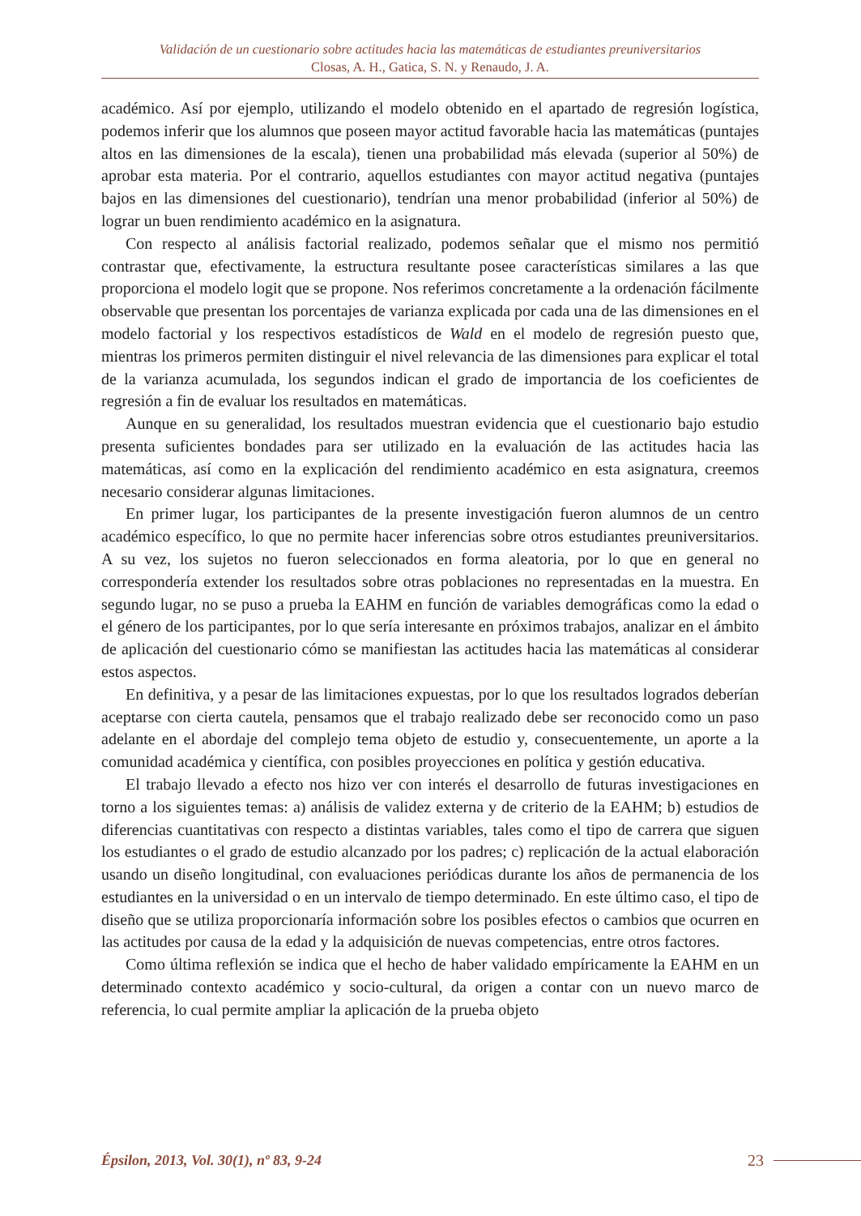Validación de un cuestionario sobre actitudes hacia las matemáticas de estudiantes preuniversitarios
Closas, A. H., Gatica, S. N. y Renaudo, J. A.
académico. Así por ejemplo, utilizando el modelo obtenido en el apartado de regresión logística, podemos inferir que los alumnos que poseen mayor actitud favorable hacia las matemáticas (puntajes altos en las dimensiones de la escala), tienen una probabilidad más elevada (superior al 50%) de aprobar esta materia. Por el contrario, aquellos estudiantes con mayor actitud negativa (puntajes bajos en las dimensiones del cuestionario), tendrían una menor probabilidad (inferior al 50%) de lograr un buen rendimiento académico en la asignatura.
Con respecto al análisis factorial realizado, podemos señalar que el mismo nos permitió contrastar que, efectivamente, la estructura resultante posee características similares a las que proporciona el modelo logit que se propone. Nos referimos concretamente a la ordenación fácilmente observable que presentan los porcentajes de varianza explicada por cada una de las dimensiones en el modelo factorial y los respectivos estadísticos de Wald en el modelo de regresión puesto que, mientras los primeros permiten distinguir el nivel relevancia de las dimensiones para explicar el total de la varianza acumulada, los segundos indican el grado de importancia de los coeficientes de regresión a fin de evaluar los resultados en matemáticas.
Aunque en su generalidad, los resultados muestran evidencia que el cuestionario bajo estudio presenta suficientes bondades para ser utilizado en la evaluación de las actitudes hacia las matemáticas, así como en la explicación del rendimiento académico en esta asignatura, creemos necesario considerar algunas limitaciones.
En primer lugar, los participantes de la presente investigación fueron alumnos de un centro académico específico, lo que no permite hacer inferencias sobre otros estudiantes preuniversitarios. A su vez, los sujetos no fueron seleccionados en forma aleatoria, por lo que en general no correspondería extender los resultados sobre otras poblaciones no representadas en la muestra. En segundo lugar, no se puso a prueba la EAHM en función de variables demográficas como la edad o el género de los participantes, por lo que sería interesante en próximos trabajos, analizar en el ámbito de aplicación del cuestionario cómo se manifiestan las actitudes hacia las matemáticas al considerar estos aspectos.
En definitiva, y a pesar de las limitaciones expuestas, por lo que los resultados logrados deberían aceptarse con cierta cautela, pensamos que el trabajo realizado debe ser reconocido como un paso adelante en el abordaje del complejo tema objeto de estudio y, consecuentemente, un aporte a la comunidad académica y científica, con posibles proyecciones en política y gestión educativa.
El trabajo llevado a efecto nos hizo ver con interés el desarrollo de futuras investigaciones en torno a los siguientes temas: a) análisis de validez externa y de criterio de la EAHM; b) estudios de diferencias cuantitativas con respecto a distintas variables, tales como el tipo de carrera que siguen los estudiantes o el grado de estudio alcanzado por los padres; c) replicación de la actual elaboración usando un diseño longitudinal, con evaluaciones periódicas durante los años de permanencia de los estudiantes en la universidad o en un intervalo de tiempo determinado. En este último caso, el tipo de diseño que se utiliza proporcionaría información sobre los posibles efectos o cambios que ocurren en las actitudes por causa de la edad y la adquisición de nuevas competencias, entre otros factores.
Como última reflexión se indica que el hecho de haber validado empíricamente la EAHM en un determinado contexto académico y socio-cultural, da origen a contar con un nuevo marco de referencia, lo cual permite ampliar la aplicación de la prueba objeto
Épsilon, 2013, Vol. 30(1), nº 83, 9-24 23